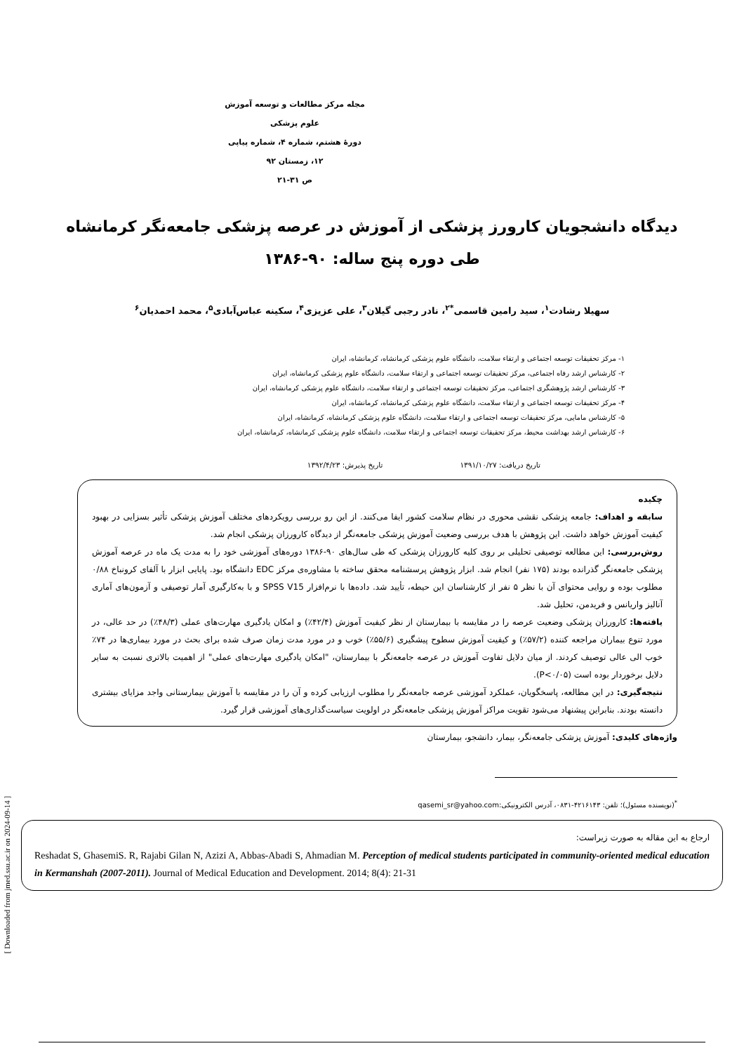مجله مرکز مطالعات و توسعه آموزش علوم پزشکی
دورۀ هشتم، شماره ۴، شماره پیاپی ۱۲، زمستان ۹۲
ص ۳۱-۲۱
دیدگاه دانشجویان کارورز پزشکی از آموزش در عرصه پزشکی جامعه‌نگر کرمانشاه طی دوره پنج ساله: ۹۰-۱۳۸۶
سهیلا رشادت<sup>۱</sup>، سید رامین قاسمی<sup>*۲</sup>، نادر رجبی گیلان<sup>۳</sup>، علی عزیزی<sup>۴</sup>، سکینه عباس‌آبادی<sup>۵</sup>، محمد احمدیان<sup>۶</sup>
۱- مرکز تحقیقات توسعه اجتماعی و ارتقاء سلامت، دانشگاه علوم پزشکی کرمانشاه، کرمانشاه، ایران
۲- کارشناس ارشد رفاه اجتماعی، مرکز تحقیقات توسعه اجتماعی و ارتقاء سلامت، دانشگاه علوم پزشکی کرمانشاه، ایران
۳- کارشناس ارشد پژوهشگری اجتماعی، مرکز تحقیقات توسعه اجتماعی و ارتقاء سلامت، دانشگاه علوم پزشکی کرمانشاه، ایران
۴- مرکز تحقیقات توسعه اجتماعی و ارتقاء سلامت، دانشگاه علوم پزشکی کرمانشاه، کرمانشاه، ایران
۵- کارشناس مامایی، مرکز تحقیقات توسعه اجتماعی و ارتقاء سلامت، دانشگاه علوم پزشکی کرمانشاه، کرمانشاه، ایران
۶- کارشناس ارشد بهداشت محیط، مرکز تحقیقات توسعه اجتماعی و ارتقاء سلامت، دانشگاه علوم پزشکی کرمانشاه، کرمانشاه، ایران
تاریخ دریافت: ۱۳۹۱/۱۰/۲۷ تاریخ پذیرش: ۱۳۹۲/۴/۲۳
چکیده
سابقه و اهداف: جامعه پزشکی نقشی محوری در نظام سلامت کشور ایفا می‌کنند. از این رو بررسی رویکردهای مختلف آموزش پزشکی تأثیر بسزایی در بهبود کیفیت آموزش خواهد داشت. این پژوهش با هدف بررسی وضعیت آموزش پزشکی جامعه‌نگر از دیدگاه کارورزان پزشکی انجام شد.
روش‌بررسی: این مطالعه توصیفی تحلیلی بر روی کلیه کارورزان پزشکی که طی سال‌های ۹۰-۱۳۸۶ دوره‌های آموزشی خود را به مدت یک ماه در عرصه آموزش پزشکی جامعه‌نگر گذرانده بودند (۱۷۵ نفر) انجام شد. ابزار پژوهش پرسشنامه محقق ساخته با مشاوره‌ی مرکز EDC دانشگاه بود. پایایی ابزار با آلفای کرونباخ ۰/۸۸ مطلوب بوده و روایی محتوای آن با نظر ۵ نفر از کارشناسان این حیطه، تأیید شد. داده‌ها با نرم‌افزار SPSS V15 و با به‌کارگیری آمار توصیفی و آزمون‌های آماری آنالیز واریانس و فریدمن، تحلیل شد.
یافته‌ها: کارورزان پزشکی وضعیت عرصه را در مقایسه با بیمارستان از نظر کیفیت آموزش (۴۲/۴٪) و امکان یادگیری مهارت‌های عملی (۴۸/۳٪) در حد عالی، در مورد تنوع بیماران مراجعه کننده (۵۷/۲٪) و کیفیت آموزش سطوح پیشگیری (۵۵/۶٪) خوب و در مورد مدت زمان صرف شده برای بحث در مورد بیماری‌ها در ۷۴٪ خوب الی عالی توصیف کردند. از میان دلایل تفاوت آموزش در عرصه جامعه‌نگر با بیمارستان، "امکان یادگیری مهارت‌های عملی" از اهمیت بالاتری نسبت به سایر دلایل برخوردار بوده است (P<۰/۰۵).
نتیجه‌گیری: در این مطالعه، پاسخگویان، عملکرد آموزشی عرصه جامعه‌نگر را مطلوب ارزیابی کرده و آن را در مقایسه با آموزش بیمارستانی واجد مزایای بیشتری دانسته بودند. بنابراین پیشنهاد می‌شود تقویت مراکز آموزش پزشکی جامعه‌نگر در اولویت سیاست‌گذاری‌های آموزشی قرار گیرد.
واژه‌های کلیدی: آموزش پزشکی جامعه‌نگر، بیمار، دانشجو، بیمارستان
<sup>*</sup> (نویسنده مسئول)؛ تلفن: ۴۲۱۶۱۴۳-۰۸۳۱، آدرس الکترونیکی:qasemi_sr@yahoo.com
ارجاع به این مقاله به صورت زیراست:
Reshadat S, GhasemiS. R, Rajabi Gilan N, Azizi A, Abbas-Abadi S, Ahmadian M. Perception of medical students participated in community-oriented medical education in Kermanshah (2007-2011). Journal of Medical Education and Development. 2014; 8(4): 21-31
[ Downloaded from jmed.ssu.ac.ir on 2024-09-14 ]